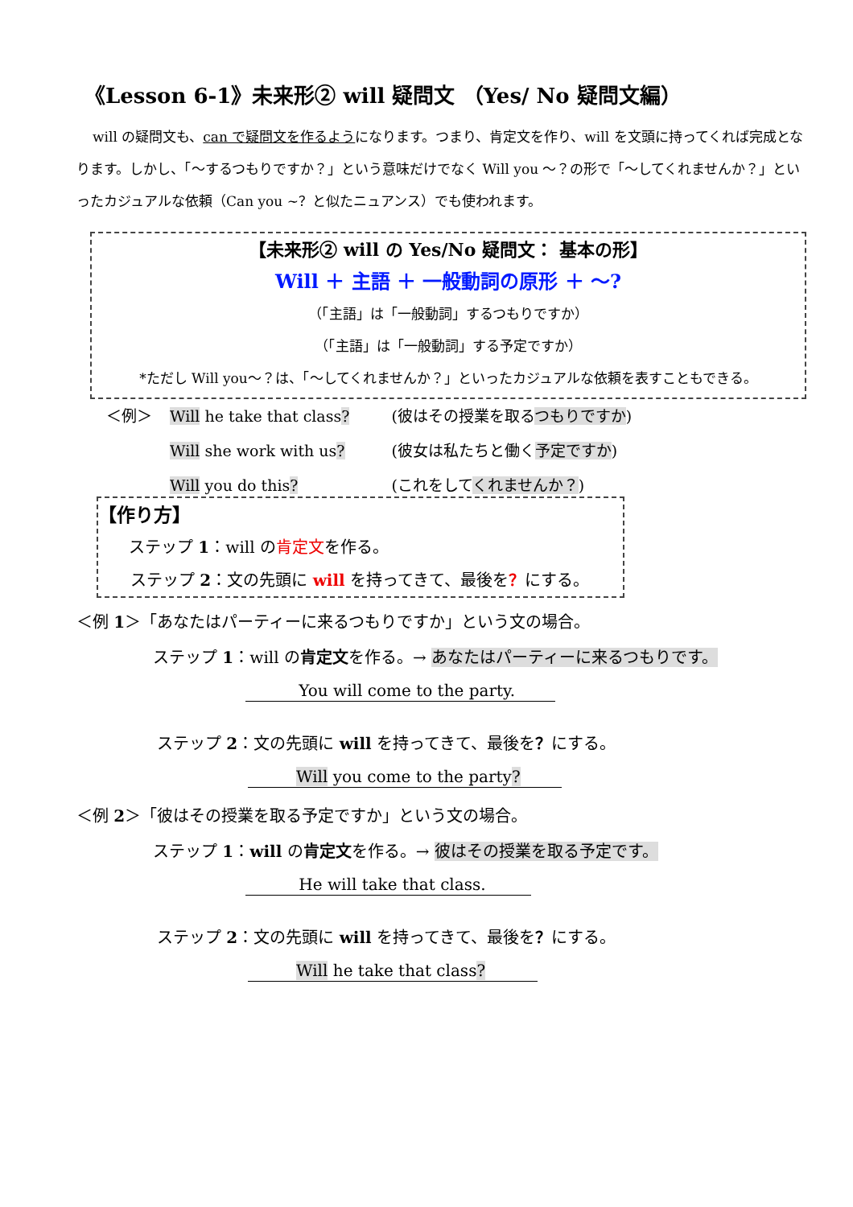《Lesson 6-1》未来形② will 疑問文 （Yes/ No 疑問文編）
will の疑問文も、can で疑問文を作るようになります。つまり、肯定文を作り、will を文頭に持ってくれば完成となります。しかし、「～するつもりですか？」という意味だけでなく Will you ～？の形で「～してくれませんか？」といったカジュアルな依頼（Can you ~？と似たニュアンス）でも使われます。
【未来形② will の Yes/No 疑問文： 基本の形】
Will ＋ 主語 ＋ 一般動詞の原形 ＋ ～?
（「主語」は「一般動詞」するつもりですか）
（「主語」は「一般動詞」する予定ですか）
*ただし Will you～？は、「～してくれませんか？」といったカジュアルな依頼を表すこともできる。
| ＜例＞ | Will he take that class ? | (彼はその授業を取る つもりですか ) |
| | Will she work with us ? | (彼女は私たちと働く 予定ですか ) |
| | Will you do this ? | (これをして くれませんか？ ) |
【作り方】
ステップ 1：will の肯定文を作る。
ステップ 2：文の先頭に will を持ってきて、最後を？にする。
＜例 1＞「あなたはパーティーに来るつもりですか」という文の場合。
ステップ 1：will の肯定文を作る。→ あなたはパーティーに来るつもりです。
　　　 You will come to the party.
ステップ 2：文の先頭に will を持ってきて、最後を？にする。
　　　Will you come to the party?
＜例 2＞「彼はその授業を取る予定ですか」という文の場合。
ステップ 1：will の肯定文を作る。→ 彼はその授業を取る予定です。
　　　 He will take that class.
ステップ 2：文の先頭に will を持ってきて、最後を？にする。
　　　Will he take that class?